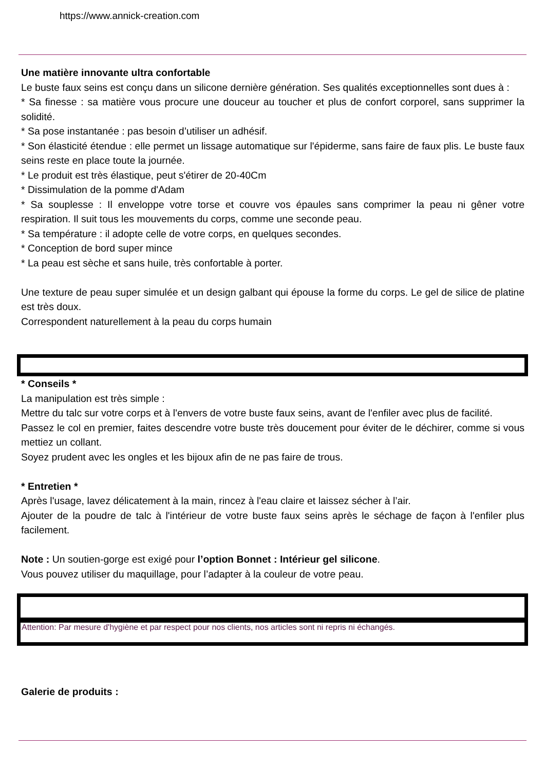https://www.annick-creation.com
Une matière innovante ultra confortable
Le buste faux seins est conçu dans un silicone dernière génération. Ses qualités exceptionnelles sont dues à :
* Sa finesse : sa matière vous procure une douceur au toucher et plus de confort corporel, sans supprimer la solidité.
* Sa pose instantanée : pas besoin d’utiliser un adhésif.
* Son élasticité étendue : elle permet un lissage automatique sur l'épiderme, sans faire de faux plis. Le buste faux seins reste en place toute la journée.
* Le produit est très élastique, peut s'étirer de 20-40Cm
* Dissimulation de la pomme d'Adam
* Sa souplesse : Il enveloppe votre torse et couvre vos épaules sans comprimer la peau ni gêner votre respiration. Il suit tous les mouvements du corps, comme une seconde peau.
* Sa température : il adopte celle de votre corps, en quelques secondes.
* Conception de bord super mince
* La peau est sèche et sans huile, très confortable à porter.
Une texture de peau super simulée et un design galbant qui épouse la forme du corps. Le gel de silice de platine est très doux.
Correspondent naturellement à la peau du corps humain
* Conseils *
La manipulation est très simple :
Mettre du talc sur votre corps et à l'envers de votre buste faux seins, avant de l'enfiler avec plus de facilité.
Passez le col en premier, faites descendre votre buste très doucement pour éviter de le déchirer, comme si vous mettiez un collant.
Soyez prudent avec les ongles et les bijoux afin de ne pas faire de trous.
* Entretien *
Après l'usage, lavez délicatement à la main, rincez à l'eau claire et laissez sécher à l’air.
Ajouter de la poudre de talc à l'intérieur de votre buste faux seins après le séchage de façon à l'enfiler plus facilement.
Note : Un soutien-gorge est exigé pour l’option Bonnet : Intérieur gel silicone.
Vous pouvez utiliser du maquillage, pour l’adapter à la couleur de votre peau.
Attention: Par mesure d'hygiène et par respect pour nos clients, nos articles sont ni repris ni échangés.
Galerie de produits :